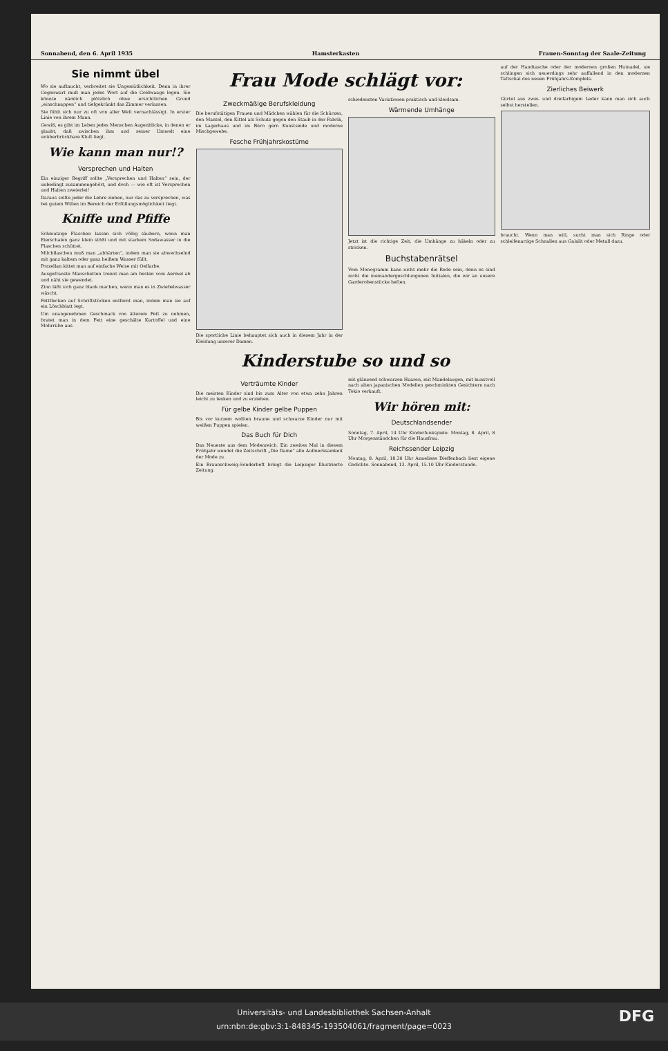Sonnabend, den 6. April 1935 Hamsterkasten Frauen-Sonntag der Saale-Zeitung
Sie nimmt übel
Wo sie auftaucht, verbreitet sie Ungemütlichkeit. Denn in ihrer Gegenwart muß man jedes Wort auf die Goldwaage legen. Sie könnte nämlich plötzlich ohne ersichtlichen Grund „einschnappen“ und tiefgekränkt das Zimmer verlassen.
Sie fühlt sich nur zu oft von aller Welt vernachlässigt. In erster Linie von ihrem Mann.
Gewiß, es gibt im Leben jedes Menschen Augenblicke, in denen er glaubt, daß zwischen ihm und seiner Umwelt eine unüberbrückbare Kluft liegt.
Wie kann man nur!?
Versprechen und Halten
Ein einziger Begriff sollte „Versprechen und Halten“ sein, der unbedingt zusammengehört, und doch — wie oft ist Versprechen und Halten zweierlei!
Daraus sollte jeder die Lehre ziehen, nur das zu versprechen, was bei gutem Willen im Bereich der Erfüllungsmöglichkeit liegt.
Kniffe und Pfiffe
Schmutzige Flaschen lassen sich völlig säubern, wenn man Eierschalen ganz klein stößt und mit starkem Sodawasser in die Flaschen schüttet.
Milchflaschen muß man „abhärten“, indem man sie abwechselnd mit ganz kaltem oder ganz heißem Wasser füllt.
Porzellan kittet man auf einfache Weise mit Oelfarbe.
Ausgefranste Manschetten trennt man am besten vom Aermel ab und näht sie gewendet.
Zinn läßt sich ganz blank machen, wenn man es in Zwiebelwasser wäscht.
Fettflecken auf Schriftstücken entfernt man, indem man sie auf ein Löschblatt legt.
Um unangenehmen Geschmack von älterem Fett zu nehmen, bratet man in dem Fett eine geschälte Kartoffel und eine Mohrrübe aus.
Frau Mode schlägt vor:
Zweckmäßige Berufskleidung
Die berufstätigen Frauen und Mädchen wählen für die Schürzen, den Mantel, den Kittel als Schutz gegen den Staub in der Fabrik, im Lagerhaus und im Büro gern Kunstseide und moderne Mischgewebe.
Fesche Frühjahrskostüme
Die sportliche Linie behauptet sich auch in diesem Jahr in der Kleidung unserer Damen.
schiedensten Variationen praktisch und kleidsam.
Wärmende Umhänge
Jetzt ist die richtige Zeit, die Umhänge zu häkeln oder zu stricken.
Buchstabenrätsel
Vom Monogramm kann nicht mehr die Rede sein, denn es sind nicht die ineinandergeschlungenen Initialen, die wir an unsere Garderobenstücke heften.
Kinderstube so und so
Verträumte Kinder
Die meisten Kinder sind bis zum Alter von etwa zehn Jahren leicht zu lenken und zu erziehen.
Für gelbe Kinder gelbe Puppen
Bis vor kurzem wollten braune und schwarze Kinder nur mit weißen Puppen spielen.
Das Buch für Dich
Das Neueste aus dem Modenreich. Ein zweites Mal in diesem Frühjahr wendet die Zeitschrift „Die Dame“ alle Aufmerksamkeit der Mode zu.
Ein Braunschweig-Sonderheft bringt die Leipziger Illustrierte Zeitung.
mit glänzend schwarzen Haaren, mit Mandelaugen, mit kunstvoll nach alten japanischen Modellen geschminkten Gesichtern nach Tokio verkauft.
Wir hören mit:
Deutschlandsender
Sonntag, 7. April, 14 Uhr Kinderfunkspiele. Montag, 8. April, 8 Uhr Morgenständchen für die Hausfrau.
Reichssender Leipzig
Montag, 8. April, 18.30 Uhr Anneliese Dieffenbach liest eigene Gedichte. Sonnabend, 13. April, 15.10 Uhr Kinderstunde.
auf der Handtasche oder der modernen großen Hutnadel, sie schlingen sich neuerdings sehr auffallend in den modernen Taftschal des neuen Frühjahrs-Komplets.
Zierliches Beiwerk
Gürtel aus zwei- und dreifarbigem Leder kann man sich auch selbst herstellen.
braucht. Wenn man will, sucht man sich Ringe oder schleifenartige Schnallen aus Galalit oder Metall dazu.
Universitäts- und Landesbibliothek Sachsen-Anhalt
urn:nbn:de:gbv:3:1-848345-193504061/fragment/page=0023
DFG